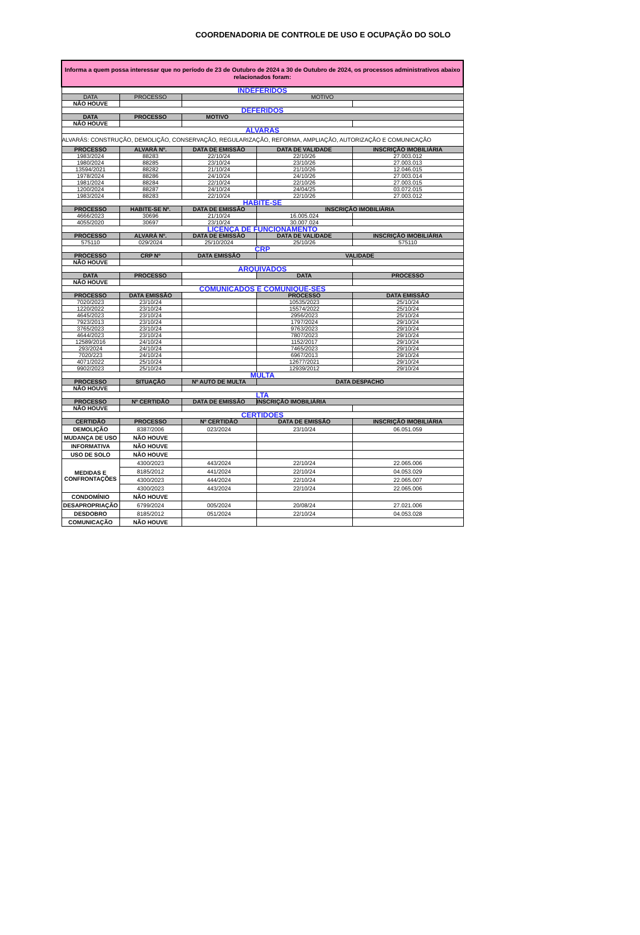COORDENADORIA DE CONTROLE DE USO E OCUPAÇÃO DO SOLO
| Informa a quem possa interessar que no período de 23 de Outubro de 2024 a 30 de Outubro de 2024, os processos administrativos abaixo relacionados foram: | | | | |
| INDEFERIDOS | | | | |
| DATA | PROCESSO | MOTIVO | | |
| NÃO HOUVE | | | | |
| DEFERIDOS | | | | |
| DATA | PROCESSO | MOTIVO | | |
| NÃO HOUVE | | | | |
| ALVARAS | | | | |
| ALVARÁS: CONSTRUÇÃO, DEMOLIÇÃO, CONSERVAÇÃO, REGULARIZAÇÃO, REFORMA, AMPLIAÇÃO, AUTORIZAÇÃO E COMUNICAÇÃO | | | | |
| PROCESSO | ALVARÁ Nº. | DATA DE EMISSÃO | DATA DE VALIDADE | INSCRIÇÃO IMOBILIÁRIA |
| 1983/2024 | 88283 | 22/10/24 | 22/10/26 | 27.003.012 |
| 1980/2024 | 88285 | 23/10/24 | 23/10/26 | 27.003.013 |
| 13594/2021 | 88282 | 21/10/24 | 21/10/26 | 12.046.015 |
| 1978/2024 | 88286 | 24/10/24 | 24/10/26 | 27.003.014 |
| 1981/2024 | 88284 | 22/10/24 | 22/10/26 | 27.003.015 |
| 1200/2024 | 88287 | 24/10/24 | 24/04/25 | 03.072.015 |
| 1983/2024 | 88283 | 22/10/24 | 22/10/26 | 27.003.012 |
| HABITE-SE | | | | |
| PROCESSO | HABITE-SE Nº. | DATA DE EMISSÃO | INSCRIÇÃO IMOBILIÁRIA | |
| 4666/2023 | 30696 | 21/10/24 | 16.005.024 | |
| 4055/2020 | 30697 | 23/10/24 | 30.007.024 | |
| LICENÇA DE FUNCIONAMENTO | | | | |
| PROCESSO | ALVARÁ Nº. | DATA DE EMISSÃO | DATA DE VALIDADE | INSCRIÇÃO IMOBILIÁRIA |
| 575110 | 029/2024 | 25/10/2024 | 25/10/26 | 575110 |
| CRP | | | | |
| PROCESSO | CRP Nº | DATA EMISSÃO | VALIDADE | |
| NÃO HOUVE | | | | |
| ARQUIVADOS | | | | |
| DATA | PROCESSO | | DATA | PROCESSO |
| NÃO HOUVE | | | | |
| COMUNICADOS E COMUNIQUE-SES | | | | |
| PROCESSO | DATA EMISSÃO | | PROCESSO | DATA EMISSÃO |
| 7020/2023 | 23/10/24 | | 10535/2023 | 25/10/24 |
| 1220/2022 | 23/10/24 | | 15574/2022 | 25/10/24 |
| 4645/2023 | 23/10/24 | | 2956/2023 | 25/10/24 |
| 7923/2013 | 23/10/24 | | 1797/2024 | 29/10/24 |
| 3765/2023 | 23/10/24 | | 9763/2023 | 29/10/24 |
| 4644/2023 | 23/10/24 | | 7807/2023 | 29/10/24 |
| 12589/2016 | 24/10/24 | | 1152/2017 | 29/10/24 |
| 293/2024 | 24/10/24 | | 7465/2023 | 29/10/24 |
| 7020/223 | 24/10/24 | | 6967/2013 | 29/10/24 |
| 4071/2022 | 25/10/24 | | 12677/2021 | 29/10/24 |
| 9902/2023 | 25/10/24 | | 12939/2012 | 29/10/24 |
| MULTA | | | | |
| PROCESSO | SITUAÇÃO | Nº AUTO DE MULTA | DATA DESPACHO | |
| NÃO HOUVE | | | | |
| LTA | | | | |
| PROCESSO | Nº CERTIDÃO | DATA DE EMISSÃO | INSCRIÇÃO IMOBILIÁRIA | |
| NÃO HOUVE | | | | |
| CERTIDOES | | | | |
| CERTIDÃO | PROCESSO | Nº CERTIDÃO | DATA DE EMISSÃO | INSCRIÇÃO IMOBILIÁRIA |
| DEMOLIÇÃO | 8387/2006 | 023/2024 | 23/10/24 | 06.051.059 |
| MUDANÇA DE USO | NÃO HOUVE | | | |
| INFORMATIVA | NÃO HOUVE | | | |
| USO DE SOLO | NÃO HOUVE | | | |
| MEDIDAS E CONFRONTAÇÕES | 4300/2023 | 443/2024 | 22/10/24 | 22.065.006 |
| | 8185/2012 | 441/2024 | 22/10/24 | 04.053.029 |
| | 4300/2023 | 444/2024 | 22/10/24 | 22.065.007 |
| | 4300/2023 | 443/2024 | 22/10/24 | 22.065.006 |
| CONDOMÍNIO | NÃO HOUVE | | | |
| DESAPROPRIAÇÃO | 6799/2024 | 005/2024 | 20/08/24 | 27.021.006 |
| DESDOBRO | 8185/2012 | 051/2024 | 22/10/24 | 04.053.028 |
| COMUNICAÇÃO | NÃO HOUVE | | | |